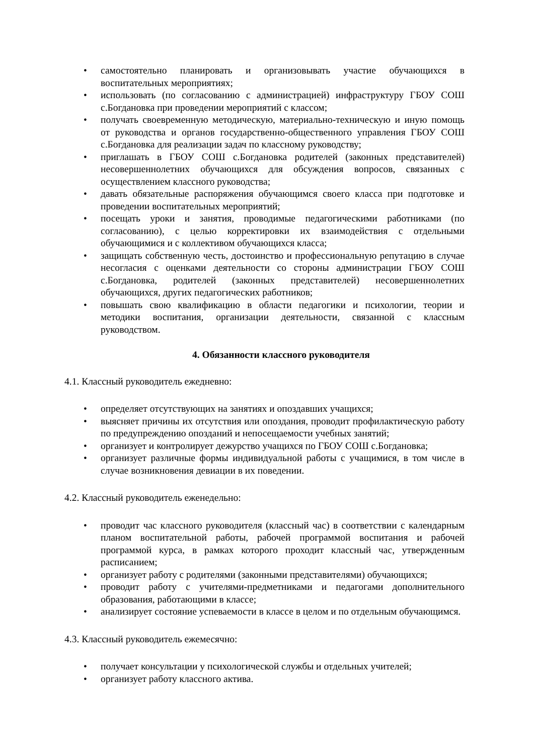• самостоятельно планировать и организовывать участие обучающихся в воспитательных мероприятиях;
• использовать (по согласованию с администрацией) инфраструктуру ГБОУ СОШ с.Богдановка при проведении мероприятий с классом;
• получать своевременную методическую, материально-техническую и иную помощь от руководства и органов государственно-общественного управления ГБОУ СОШ с.Богдановка для реализации задач по классному руководству;
• приглашать в ГБОУ СОШ с.Богдановка родителей (законных представителей) несовершеннолетних обучающихся для обсуждения вопросов, связанных с осуществлением классного руководства;
• давать обязательные распоряжения обучающимся своего класса при подготовке и проведении воспитательных мероприятий;
• посещать уроки и занятия, проводимые педагогическими работниками (по согласованию), с целью корректировки их взаимодействия с отдельными обучающимися и с коллективом обучающихся класса;
• защищать собственную честь, достоинство и профессиональную репутацию в случае несогласия с оценками деятельности со стороны администрации ГБОУ СОШ с.Богдановка, родителей (законных представителей) несовершеннолетних обучающихся, других педагогических работников;
• повышать свою квалификацию в области педагогики и психологии, теории и методики воспитания, организации деятельности, связанной с классным руководством.
4. Обязанности классного руководителя
4.1. Классный руководитель ежедневно:
• определяет отсутствующих на занятиях и опоздавших учащихся;
• выясняет причины их отсутствия или опоздания, проводит профилактическую работу по предупреждению опозданий и непосещаемости учебных занятий;
• организует и контролирует дежурство учащихся по ГБОУ СОШ с.Богдановка;
• организует различные формы индивидуальной работы с учащимися, в том числе в случае возникновения девиации в их поведении.
4.2. Классный руководитель еженедельно:
• проводит час классного руководителя (классный час) в соответствии с календарным планом воспитательной работы, рабочей программой воспитания и рабочей программой курса, в рамках которого проходит классный час, утвержденным расписанием;
• организует работу с родителями (законными представителями) обучающихся;
• проводит работу с учителями-предметниками и педагогами дополнительного образования, работающими в классе;
• анализирует состояние успеваемости в классе в целом и по отдельным обучающимся.
4.3. Классный руководитель ежемесячно:
• получает консультации у психологической службы и отдельных учителей;
• организует работу классного актива.